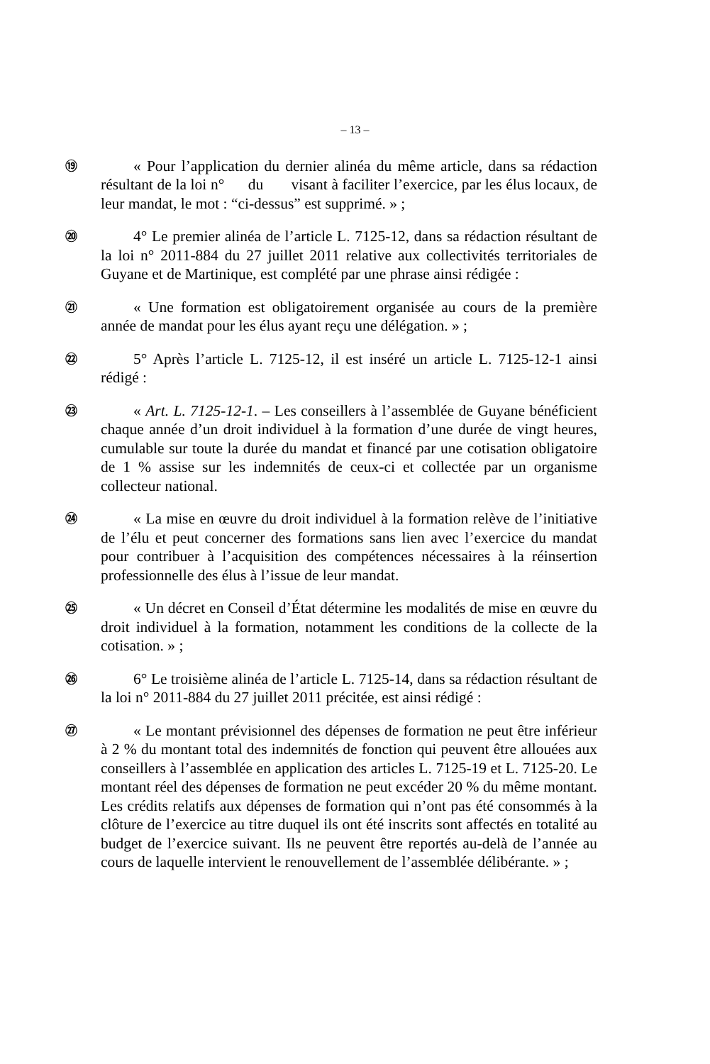– 13 –
⑲
« Pour l’application du dernier alinéa du même article, dans sa rédaction résultant de la loi n° du visant à faciliter l’exercice, par les élus locaux, de leur mandat, le mot : “ci-dessus” est supprimé. » ;
⑳
4° Le premier alinéa de l’article L. 7125-12, dans sa rédaction résultant de la loi n° 2011-884 du 27 juillet 2011 relative aux collectivités territoriales de Guyane et de Martinique, est complété par une phrase ainsi rédigée :
㉑
« Une formation est obligatoirement organisée au cours de la première année de mandat pour les élus ayant reçu une délégation. » ;
㉒
5° Après l’article L. 7125-12, il est inséré un article L. 7125-12-1 ainsi rédigé :
㉓
« Art. L. 7125-12-1. – Les conseillers à l’assemblée de Guyane bénéficient chaque année d’un droit individuel à la formation d’une durée de vingt heures, cumulable sur toute la durée du mandat et financé par une cotisation obligatoire de 1 % assise sur les indemnités de ceux-ci et collectée par un organisme collecteur national.
㉔
« La mise en œuvre du droit individuel à la formation relève de l’initiative de l’élu et peut concerner des formations sans lien avec l’exercice du mandat pour contribuer à l’acquisition des compétences nécessaires à la réinsertion professionnelle des élus à l’issue de leur mandat.
㉕
« Un décret en Conseil d’État détermine les modalités de mise en œuvre du droit individuel à la formation, notamment les conditions de la collecte de la cotisation. » ;
㉖
6° Le troisième alinéa de l’article L. 7125-14, dans sa rédaction résultant de la loi n° 2011-884 du 27 juillet 2011 précitée, est ainsi rédigé :
㉗
« Le montant prévisionnel des dépenses de formation ne peut être inférieur à 2 % du montant total des indemnités de fonction qui peuvent être allouées aux conseillers à l’assemblée en application des articles L. 7125-19 et L. 7125-20. Le montant réel des dépenses de formation ne peut excéder 20 % du même montant. Les crédits relatifs aux dépenses de formation qui n’ont pas été consommés à la clôture de l’exercice au titre duquel ils ont été inscrits sont affectés en totalité au budget de l’exercice suivant. Ils ne peuvent être reportés au-delà de l’année au cours de laquelle intervient le renouvellement de l’assemblée délibérante. » ;